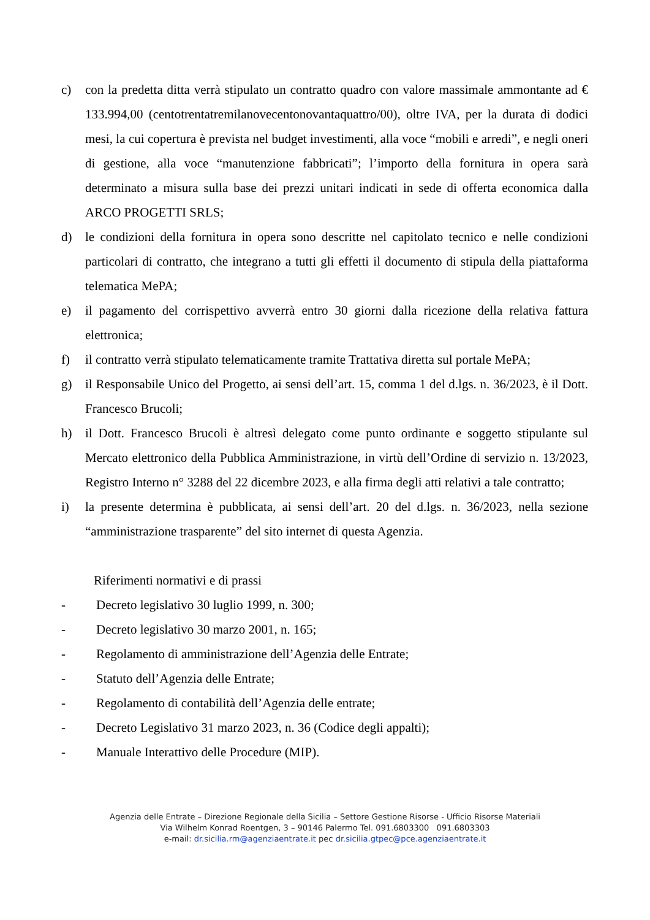c) con la predetta ditta verrà stipulato un contratto quadro con valore massimale ammontante ad € 133.994,00 (centotrentatremilanovecentonovantaquattro/00), oltre IVA, per la durata di dodici mesi, la cui copertura è prevista nel budget investimenti, alla voce “mobili e arredi”, e negli oneri di gestione, alla voce “manutenzione fabbricati”; l’importo della fornitura in opera sarà determinato a misura sulla base dei prezzi unitari indicati in sede di offerta economica dalla ARCO PROGETTI SRLS;
d) le condizioni della fornitura in opera sono descritte nel capitolato tecnico e nelle condizioni particolari di contratto, che integrano a tutti gli effetti il documento di stipula della piattaforma telematica MePA;
e) il pagamento del corrispettivo avverrà entro 30 giorni dalla ricezione della relativa fattura elettronica;
f) il contratto verrà stipulato telematicamente tramite Trattativa diretta sul portale MePA;
g) il Responsabile Unico del Progetto, ai sensi dell’art. 15, comma 1 del d.lgs. n. 36/2023, è il Dott. Francesco Brucoli;
h) il Dott. Francesco Brucoli è altresì delegato come punto ordinante e soggetto stipulante sul Mercato elettronico della Pubblica Amministrazione, in virtù dell’Ordine di servizio n. 13/2023, Registro Interno n° 3288 del 22 dicembre 2023, e alla firma degli atti relativi a tale contratto;
i) la presente determina è pubblicata, ai sensi dell’art. 20 del d.lgs. n. 36/2023, nella sezione “amministrazione trasparente” del sito internet di questa Agenzia.
Riferimenti normativi e di prassi
- Decreto legislativo 30 luglio 1999, n. 300;
- Decreto legislativo 30 marzo 2001, n. 165;
- Regolamento di amministrazione dell’Agenzia delle Entrate;
- Statuto dell’Agenzia delle Entrate;
- Regolamento di contabilità dell’Agenzia delle entrate;
- Decreto Legislativo 31 marzo 2023, n. 36 (Codice degli appalti);
- Manuale Interattivo delle Procedure (MIP).
Agenzia delle Entrate – Direzione Regionale della Sicilia – Settore Gestione Risorse - Ufficio Risorse Materiali
Via Wilhelm Konrad Roentgen, 3 – 90146 Palermo Tel. 091.6803300 091.6803303
e-mail: dr.sicilia.rm@agenziaentrate.it pec dr.sicilia.gtpec@pce.agenziaentrate.it